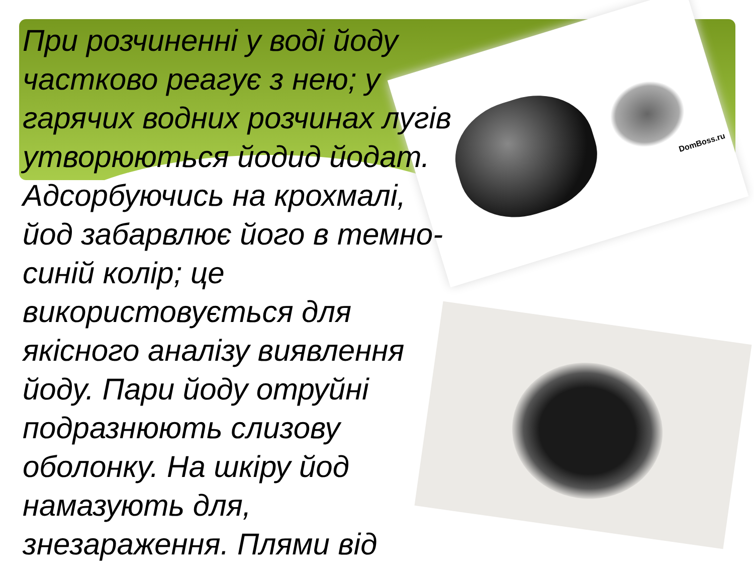DomBoss.ru
При розчиненні у воді йоду частково реагує з нею; у гарячих водних розчинах лугів утворюються йодид йодат. Адсорбуючись на крохмалі, йод забарвлює його в темно-синій колір; це використовується для якісного аналізу виявлення йоду. Пари йоду отруйні подразнюють слизову оболонку. На шкіру йод намазують для, знезараження. Плями від